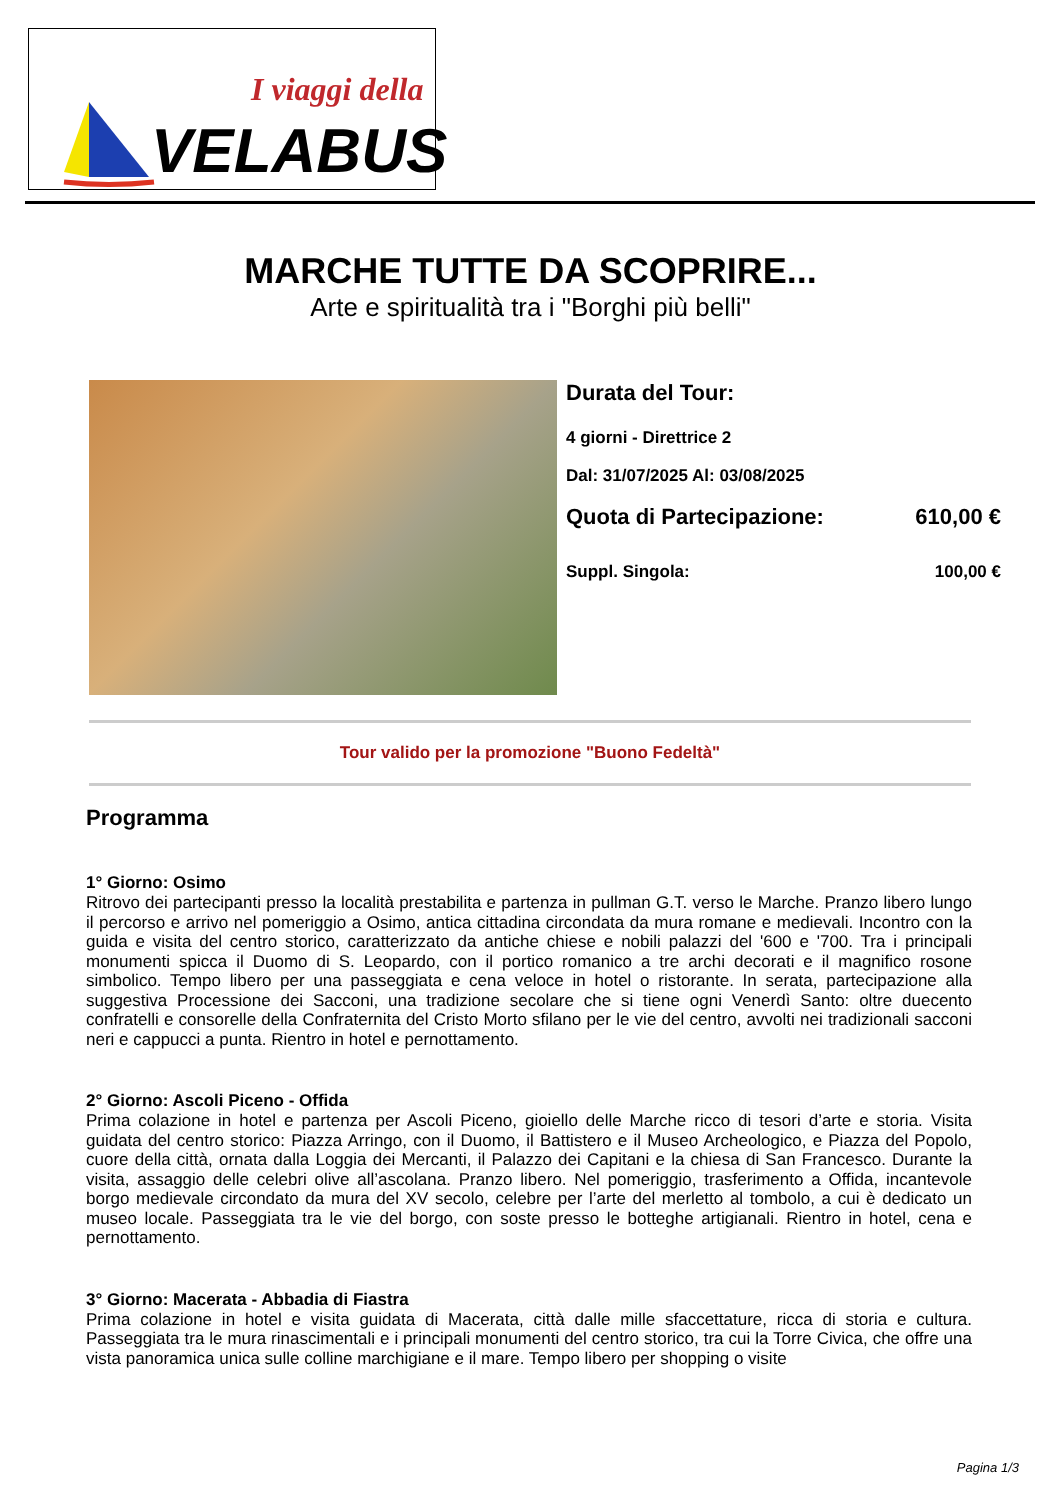I viaggi della
VELABUS
MARCHE TUTTE DA SCOPRIRE...
Arte e spiritualità tra i "Borghi più belli"
Durata del Tour:
4 giorni - Direttrice 2
Dal: 31/07/2025 Al: 03/08/2025
Quota di Partecipazione: 610,00 €
Suppl. Singola: 100,00 €
Tour valido per la promozione "Buono Fedeltà"
Programma
1° Giorno: Osimo
Ritrovo dei partecipanti presso la località prestabilita e partenza in pullman G.T. verso le Marche. Pranzo libero lungo il percorso e arrivo nel pomeriggio a Osimo, antica cittadina circondata da mura romane e medievali. Incontro con la guida e visita del centro storico, caratterizzato da antiche chiese e nobili palazzi del '600 e '700. Tra i principali monumenti spicca il Duomo di S. Leopardo, con il portico romanico a tre archi decorati e il magnifico rosone simbolico. Tempo libero per una passeggiata e cena veloce in hotel o ristorante. In serata, partecipazione alla suggestiva Processione dei Sacconi, una tradizione secolare che si tiene ogni Venerdì Santo: oltre duecento confratelli e consorelle della Confraternita del Cristo Morto sfilano per le vie del centro, avvolti nei tradizionali sacconi neri e cappucci a punta. Rientro in hotel e pernottamento.
2° Giorno: Ascoli Piceno - Offida
Prima colazione in hotel e partenza per Ascoli Piceno, gioiello delle Marche ricco di tesori d’arte e storia. Visita guidata del centro storico: Piazza Arringo, con il Duomo, il Battistero e il Museo Archeologico, e Piazza del Popolo, cuore della città, ornata dalla Loggia dei Mercanti, il Palazzo dei Capitani e la chiesa di San Francesco. Durante la visita, assaggio delle celebri olive all’ascolana. Pranzo libero. Nel pomeriggio, trasferimento a Offida, incantevole borgo medievale circondato da mura del XV secolo, celebre per l’arte del merletto al tombolo, a cui è dedicato un museo locale. Passeggiata tra le vie del borgo, con soste presso le botteghe artigianali. Rientro in hotel, cena e pernottamento.
3° Giorno: Macerata - Abbadia di Fiastra
Prima colazione in hotel e visita guidata di Macerata, città dalle mille sfaccettature, ricca di storia e cultura. Passeggiata tra le mura rinascimentali e i principali monumenti del centro storico, tra cui la Torre Civica, che offre una vista panoramica unica sulle colline marchigiane e il mare. Tempo libero per shopping o visite
Pagina 1/3